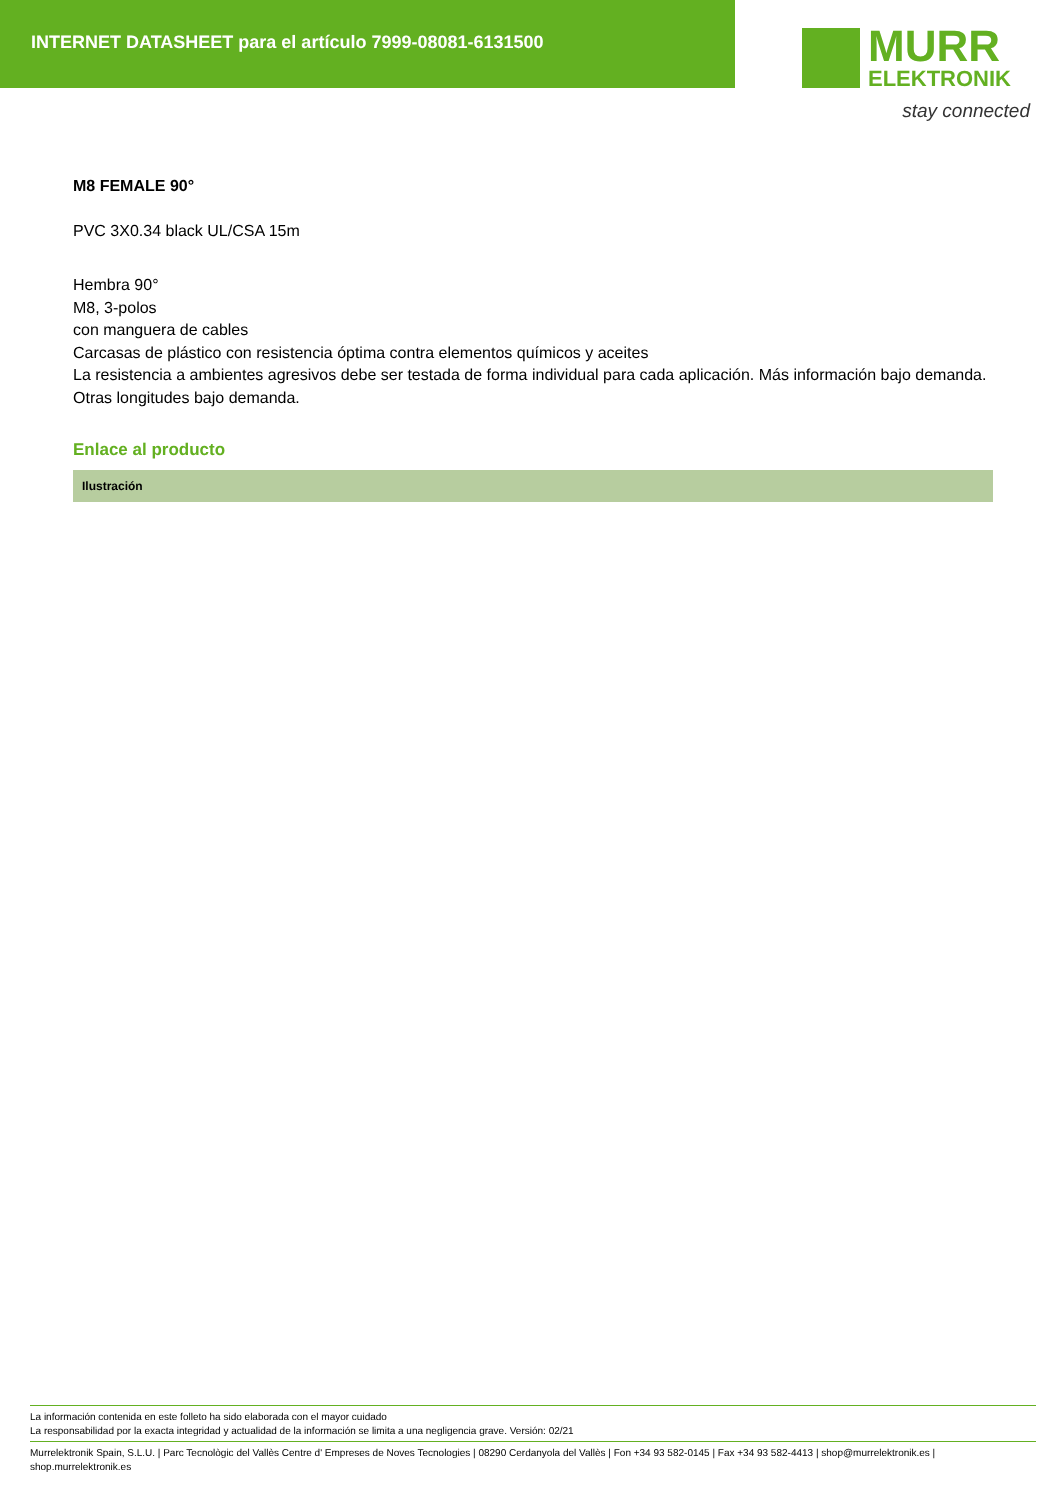INTERNET DATASHEET para el artículo 7999-08081-6131500
MURR
ELEKTRONIK
stay connected
M8 FEMALE 90°
PVC 3X0.34 black UL/CSA 15m
Hembra 90°
M8, 3-polos
con manguera de cables
Carcasas de plástico con resistencia óptima contra elementos químicos y aceites
La resistencia a ambientes agresivos debe ser testada de forma individual para cada aplicación. Más información bajo demanda.
Otras longitudes bajo demanda.
Enlace al producto
Ilustración
La información contenida en este folleto ha sido elaborada con el mayor cuidado
La responsabilidad por la exacta integridad y actualidad de la información se limita a una negligencia grave. Versión: 02/21
Murrelektronik Spain, S.L.U. | Parc Tecnològic del Vallès Centre d' Empreses de Noves Tecnologies | 08290 Cerdanyola del Vallès | Fon +34 93 582-0145 | Fax +34 93 582-4413 | shop@murrelektronik.es | shop.murrelektronik.es